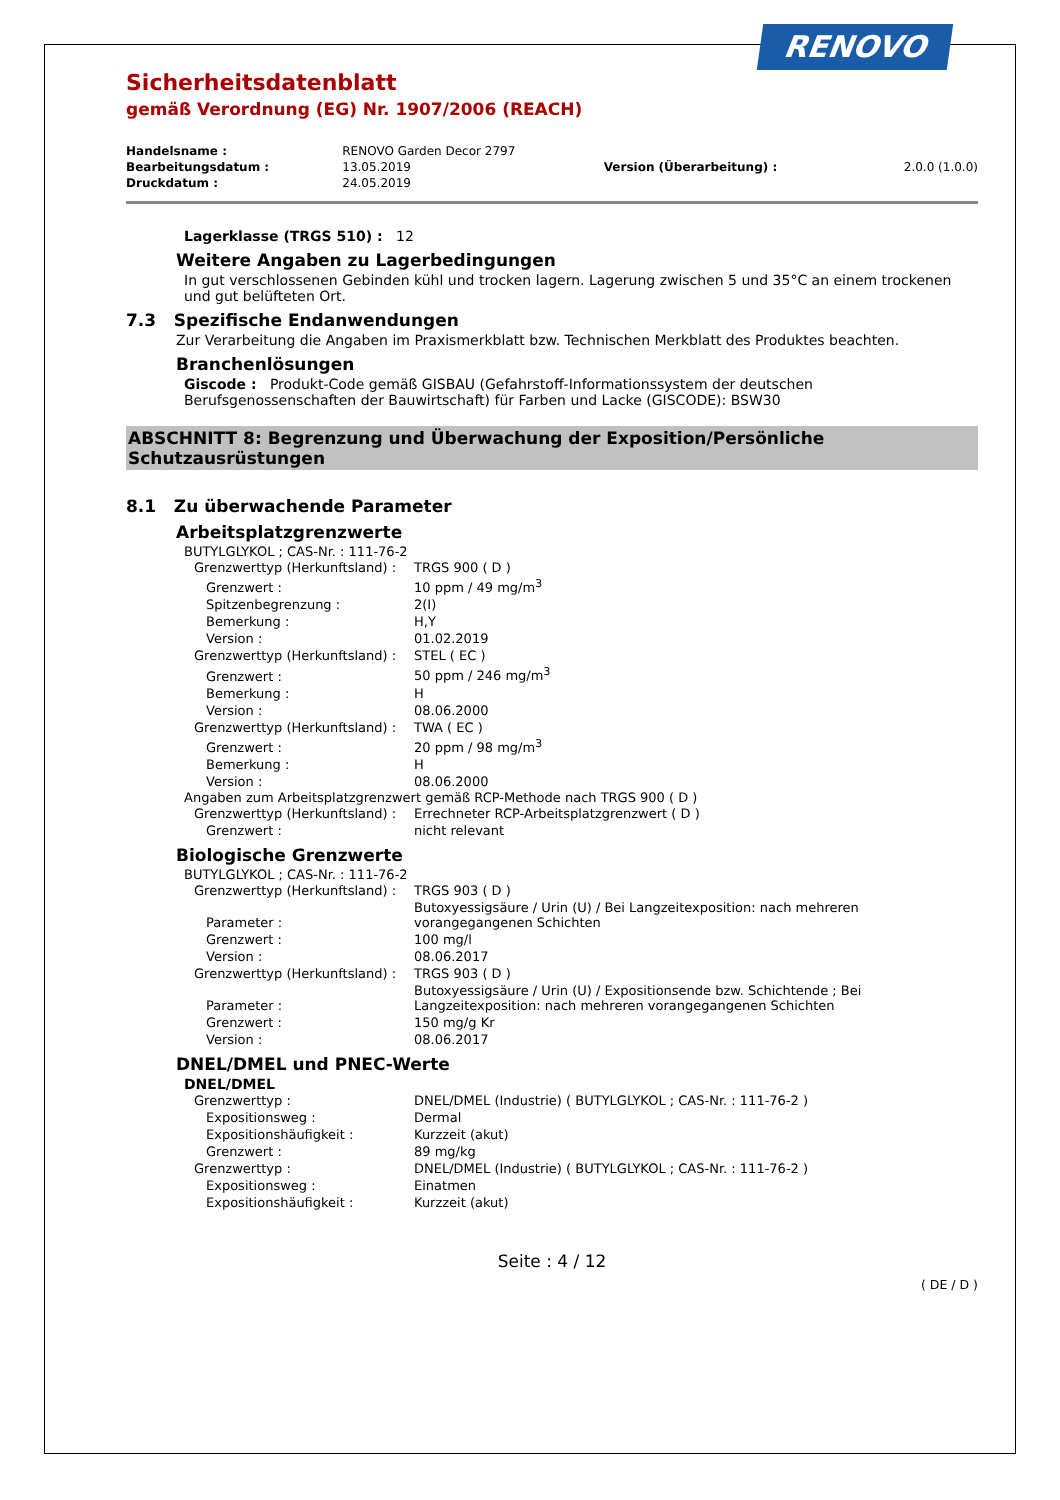RENOVO
Sicherheitsdatenblatt
gemäß Verordnung (EG) Nr. 1907/2006 (REACH)
| Handelsname : | RENOVO Garden Decor 2797 | | |
| Bearbeitungsdatum : | 13.05.2019 | Version (Überarbeitung) : | 2.0.0 (1.0.0) |
| Druckdatum : | 24.05.2019 | | |
Lagerklasse (TRGS 510) : 12
Weitere Angaben zu Lagerbedingungen
In gut verschlossenen Gebinden kühl und trocken lagern. Lagerung zwischen 5 und 35°C an einem trockenen und gut belüfteten Ort.
7.3 Spezifische Endanwendungen
Zur Verarbeitung die Angaben im Praxismerkblatt bzw. Technischen Merkblatt des Produktes beachten.
Branchenlösungen
Giscode : Produkt-Code gemäß GISBAU (Gefahrstoff-Informationssystem der deutschen Berufsgenossenschaften der Bauwirtschaft) für Farben und Lacke (GISCODE): BSW30
ABSCHNITT 8: Begrenzung und Überwachung der Exposition/Persönliche Schutzausrüstungen
8.1 Zu überwachende Parameter
Arbeitsplatzgrenzwerte
BUTYLGLYKOL ; CAS-Nr. : 111-76-2
| Grenzwerttyp (Herkunftsland) : | TRGS 900 ( D ) |
| Grenzwert : | 10 ppm / 49 mg/m<sup>3</sup> |
| Spitzenbegrenzung : | 2(I) |
| Bemerkung : | H,Y |
| Version : | 01.02.2019 |
| Grenzwerttyp (Herkunftsland) : | STEL ( EC ) |
| Grenzwert : | 50 ppm / 246 mg/m<sup>3</sup> |
| Bemerkung : | H |
| Version : | 08.06.2000 |
| Grenzwerttyp (Herkunftsland) : | TWA ( EC ) |
| Grenzwert : | 20 ppm / 98 mg/m<sup>3</sup> |
| Bemerkung : | H |
| Version : | 08.06.2000 |
Angaben zum Arbeitsplatzgrenzwert gemäß RCP-Methode nach TRGS 900 ( D )
| Grenzwerttyp (Herkunftsland) : | Errechneter RCP-Arbeitsplatzgrenzwert ( D ) |
| Grenzwert : | nicht relevant |
Biologische Grenzwerte
BUTYLGLYKOL ; CAS-Nr. : 111-76-2
| Grenzwerttyp (Herkunftsland) : | TRGS 903 ( D ) |
| Parameter : | Butoxyessigsäure / Urin (U) / Bei Langzeitexposition: nach mehreren vorangegangenen Schichten |
| Grenzwert : | 100 mg/l |
| Version : | 08.06.2017 |
| Grenzwerttyp (Herkunftsland) : | TRGS 903 ( D ) |
| Parameter : | Butoxyessigsäure / Urin (U) / Expositionsende bzw. Schichtende ; Bei Langzeitexposition: nach mehreren vorangegangenen Schichten |
| Grenzwert : | 150 mg/g Kr |
| Version : | 08.06.2017 |
DNEL/DMEL und PNEC-Werte
DNEL/DMEL
| Grenzwerttyp : | DNEL/DMEL (Industrie) ( BUTYLGLYKOL ; CAS-Nr. : 111-76-2 ) |
| Expositionsweg : | Dermal |
| Expositionshäufigkeit : | Kurzzeit (akut) |
| Grenzwert : | 89 mg/kg |
| Grenzwerttyp : | DNEL/DMEL (Industrie) ( BUTYLGLYKOL ; CAS-Nr. : 111-76-2 ) |
| Expositionsweg : | Einatmen |
| Expositionshäufigkeit : | Kurzzeit (akut) |
Seite : 4 / 12
( DE / D )